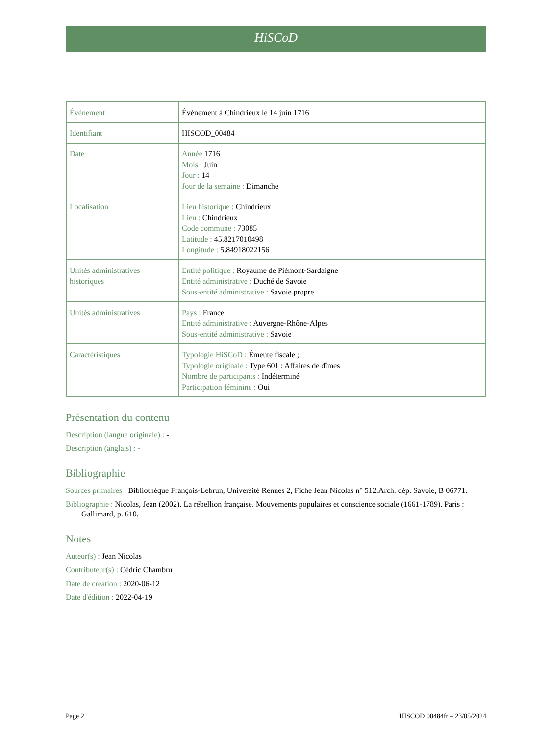HiSCoD
| Évènement | Évènement à Chindrieux le 14 juin 1716 |
| Identifiant | HISCOD_00484 |
| Date | Année 1716 Mois : Juin Jour : 14 Jour de la semaine : Dimanche |
| Localisation | Lieu historique : Chindrieux Lieu : Chindrieux Code commune : 73085 Latitude : 45.8217010498 Longitude : 5.84918022156 |
| Unités administratives historiques | Entité politique : Royaume de Piémont-Sardaigne Entité administrative : Duché de Savoie Sous-entité administrative : Savoie propre |
| Unités administratives | Pays : France Entité administrative : Auvergne-Rhône-Alpes Sous-entité administrative : Savoie |
| Caractéristiques | Typologie HiSCoD : Émeute fiscale ; Typologie originale : Type 601 : Affaires de dîmes Nombre de participants : Indéterminé Participation féminine : Oui |
Présentation du contenu
Description (langue originale) : -
Description (anglais) : -
Bibliographie
Sources primaires : Bibliothèque François-Lebrun, Université Rennes 2, Fiche Jean Nicolas n° 512.Arch. dép. Savoie, B 06771.
Bibliographie : Nicolas, Jean (2002). La rébellion française. Mouvements populaires et conscience sociale (1661-1789). Paris : Gallimard, p. 610.
Notes
Auteur(s) : Jean Nicolas
Contributeur(s) : Cédric Chambru
Date de création : 2020-06-12
Date d'édition : 2022-04-19
Page 2 HISCOD 00484fr – 23/05/2024